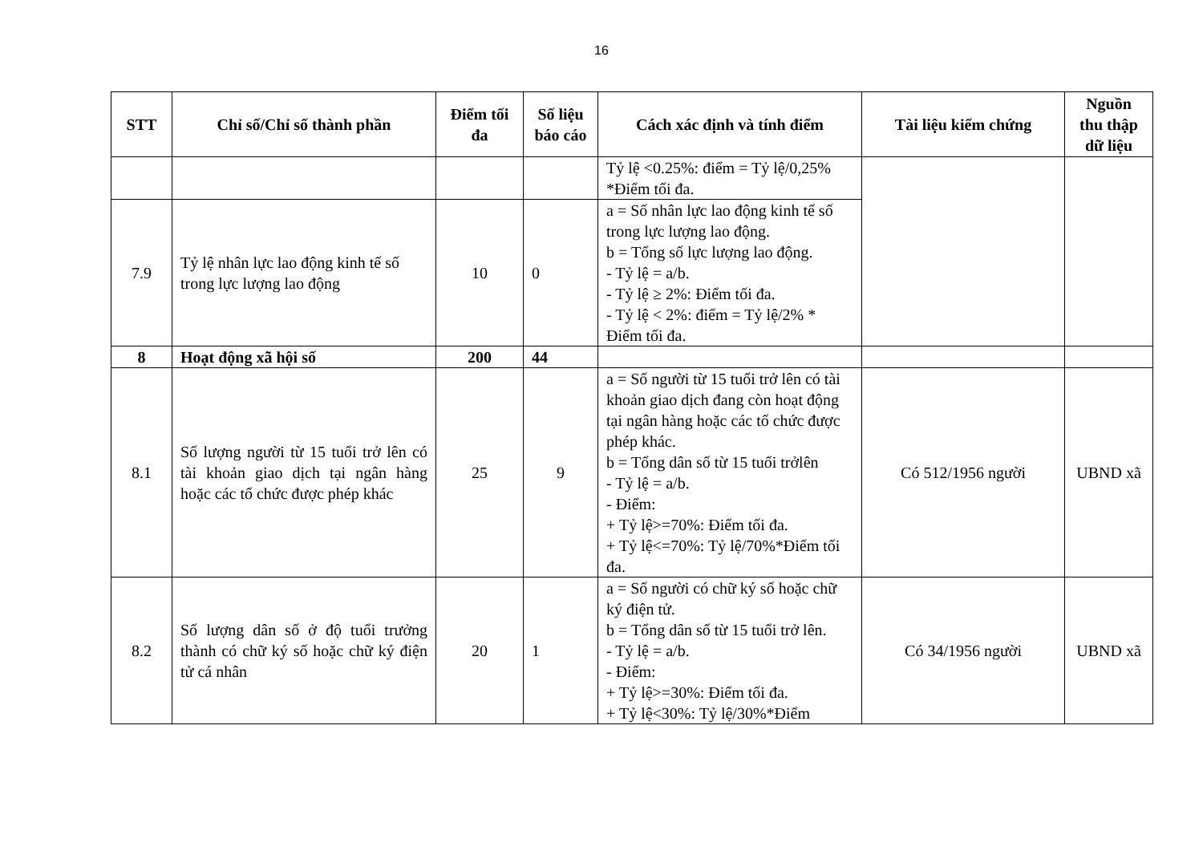16
| STT | Chỉ số/Chỉ số thành phần | Điểm tối đa | Số liệu báo cáo | Cách xác định và tính điểm | Tài liệu kiểm chứng | Nguồn thu thập dữ liệu |
| --- | --- | --- | --- | --- | --- | --- |
| | | | | Tỷ lệ <0.25%: điểm = Tỷ lệ/0,25% *Điểm tối đa. | | |
| 7.9 | Tỷ lệ nhân lực lao động kinh tế số trong lực lượng lao động | 10 | 0 | a = Số nhân lực lao động kinh tế số trong lực lượng lao động. b = Tổng số lực lượng lao động. - Tỷ lệ = a/b. - Tỷ lệ ≥ 2%: Điểm tối đa. - Tỷ lệ < 2%: điểm = Tỷ lệ/2% * Điểm tối đa. | | |
| 8 | Hoạt động xã hội số | 200 | 44 | | | |
| 8.1 | Số lượng người từ 15 tuổi trở lên có tài khoản giao dịch tại ngân hàng hoặc các tổ chức được phép khác | 25 | 9 | a = Số người từ 15 tuổi trở lên có tài khoản giao dịch đang còn hoạt động tại ngân hàng hoặc các tổ chức được phép khác. b = Tổng dân số từ 15 tuổi trởlên - Tỷ lệ = a/b. - Điểm: + Tỷ lệ>=70%: Điểm tối đa. + Tỷ lệ<=70%: Tỷ lệ/70%*Điểm tối đa. | Có 512/1956 người | UBND xã |
| 8.2 | Số lượng dân số ở độ tuổi trưởng thành có chữ ký số hoặc chữ ký điện tử cá nhân | 20 | 1 | a = Số người có chữ ký số hoặc chữ ký điện tử. b = Tổng dân số từ 15 tuổi trở lên. - Tỷ lệ = a/b. - Điểm: + Tỷ lệ>=30%: Điểm tối đa. + Tỷ lệ<30%: Tỷ lệ/30%*Điểm | Có 34/1956 người | UBND xã |